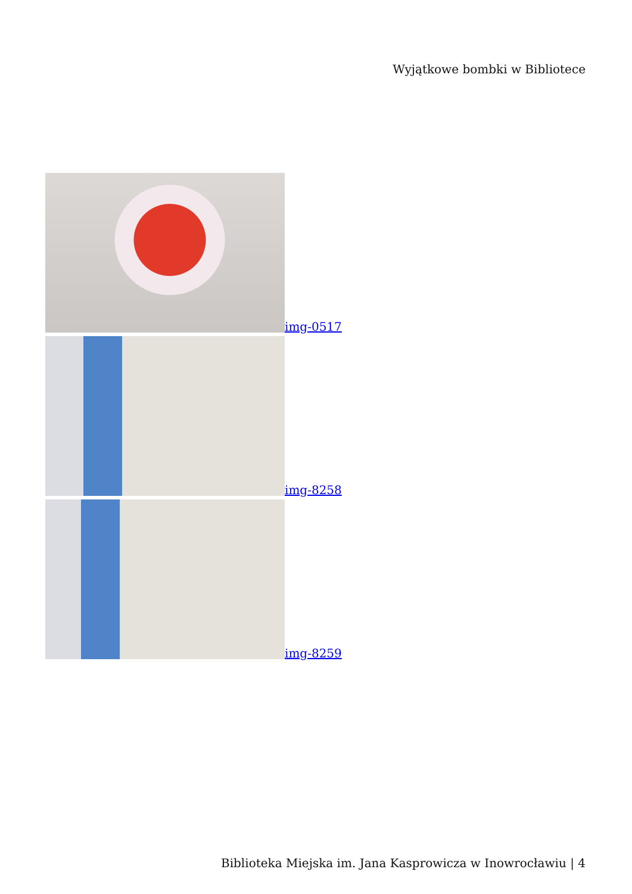Wyjątkowe bombki w Bibliotece
img-0517
img-8258
img-8259
Biblioteka Miejska im. Jana Kasprowicza w Inowrocławiu | 4